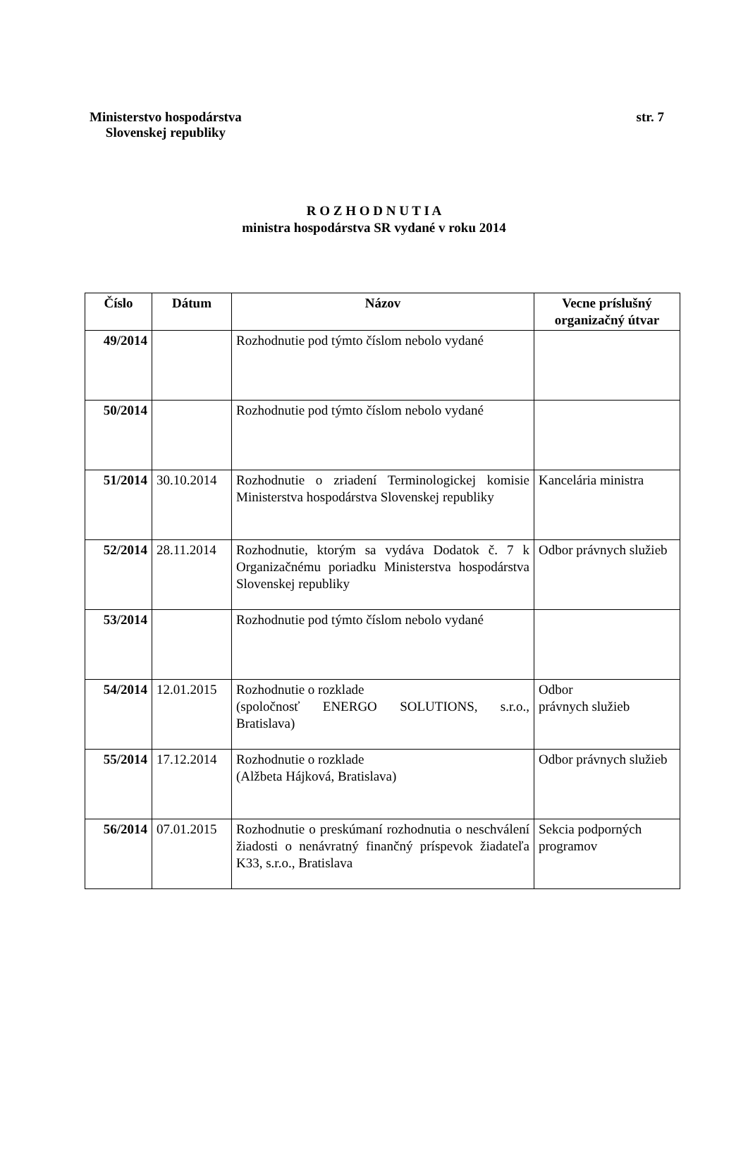Ministerstvo hospodárstva
Slovenskej republiky str. 7
R O Z H O D N U T I A
ministra hospodárstva SR vydané v roku 2014
| Číslo | Dátum | Názov | Vecne príslušný organizačný útvar |
| --- | --- | --- | --- |
| 49/2014 | | Rozhodnutie pod týmto číslom nebolo vydané | |
| 50/2014 | | Rozhodnutie pod týmto číslom nebolo vydané | |
| 51/2014 | 30.10.2014 | Rozhodnutie o zriadení Terminologickej komisie Ministerstva hospodárstva Slovenskej republiky | Kancelária ministra |
| 52/2014 | 28.11.2014 | Rozhodnutie, ktorým sa vydáva Dodatok č. 7 k Organizačnému poriadku Ministerstva hospodárstva Slovenskej republiky | Odbor právnych služieb |
| 53/2014 | | Rozhodnutie pod týmto číslom nebolo vydané | |
| 54/2014 | 12.01.2015 | Rozhodnutie o rozklade (spoločnosť ENERGO SOLUTIONS, s.r.o., Bratislava) | Odbor právnych služieb |
| 55/2014 | 17.12.2014 | Rozhodnutie o rozklade (Alžbeta Hájková, Bratislava) | Odbor právnych služieb |
| 56/2014 | 07.01.2015 | Rozhodnutie o preskúmaní rozhodnutia o neschválení žiadosti o nenávratný finančný príspevok žiadateľa K33, s.r.o., Bratislava | Sekcia podporných programov |